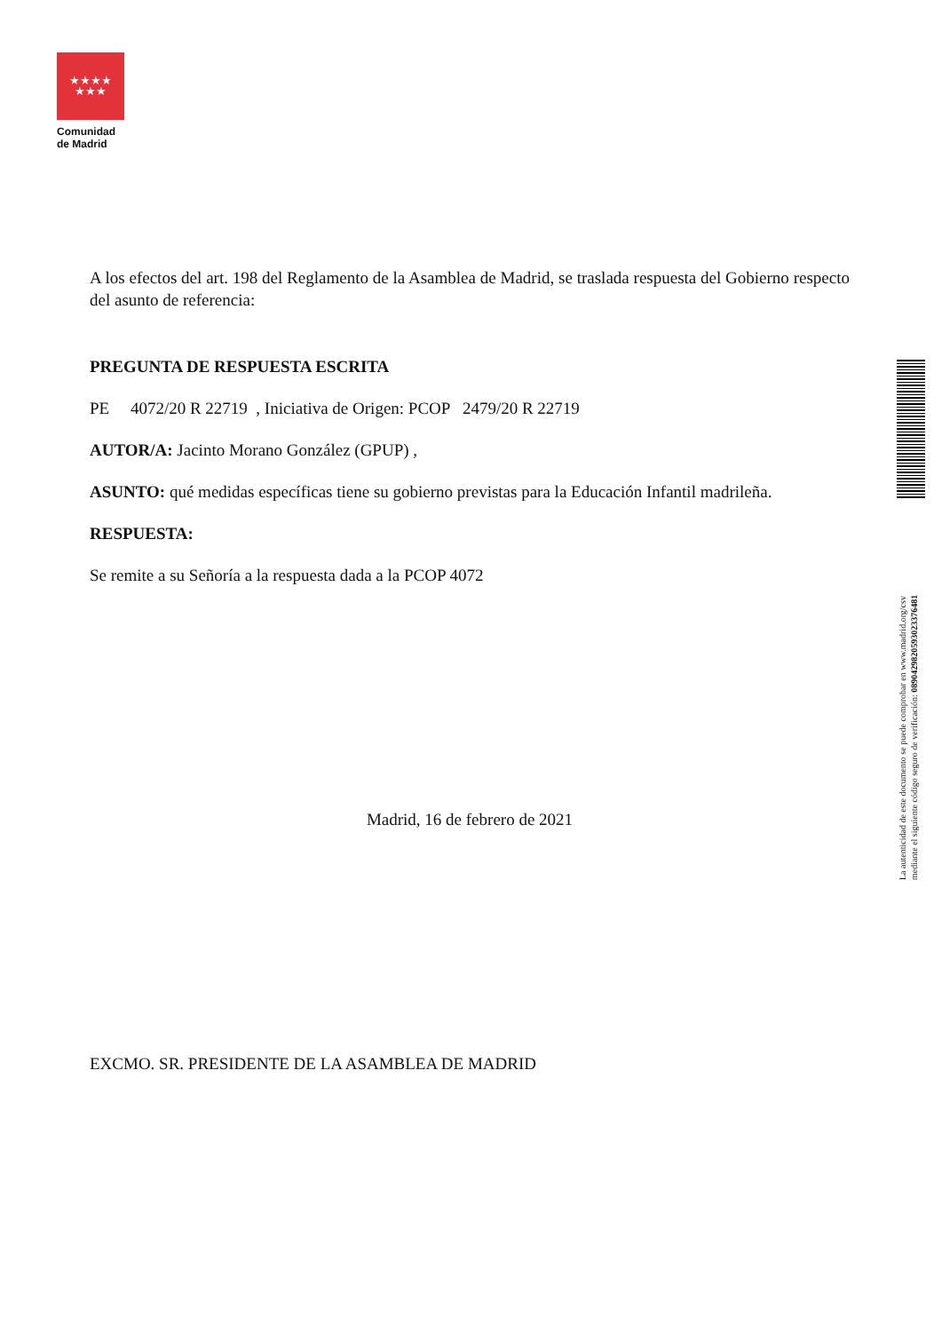★★★★
★★★
Comunidad
de Madrid
A los efectos del art. 198 del Reglamento de la Asamblea de Madrid, se traslada respuesta del Gobierno respecto del asunto de referencia:
PREGUNTA DE RESPUESTA ESCRITA
PE 4072/20 R 22719 , Iniciativa de Origen: PCOP 2479/20 R 22719
AUTOR/A: Jacinto Morano González (GPUP) ,
ASUNTO: qué medidas específicas tiene su gobierno previstas para la Educación Infantil madrileña.
RESPUESTA:
Se remite a su Señoría a la respuesta dada a la PCOP 4072
Madrid, 16 de febrero de 2021
EXCMO. SR. PRESIDENTE DE LA ASAMBLEA DE MADRID
La autenticidad de este documento se puede comprobar en www.madrid.org/csv
mediante el siguiente código seguro de verificación: 0890429820593023376481